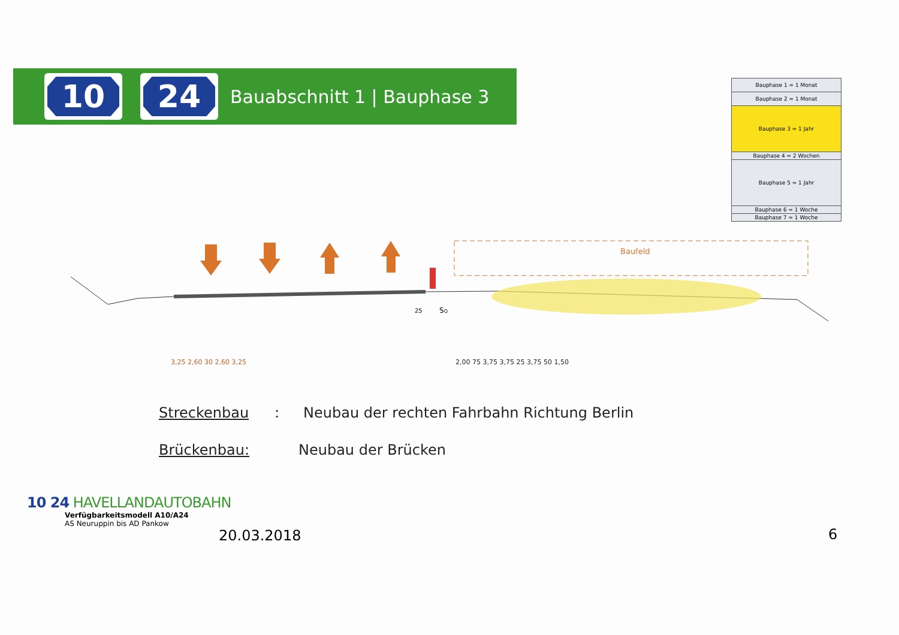10 24
Bauabschnitt 1 | Bauphase 3
| Bauphase 1 ≈ 1 Monat |
| Bauphase 2 ≈ 1 Monat |
| Bauphase 3 ≈ 1 Jahr |
| Bauphase 4 ≈ 2 Wochen |
| Bauphase 5 ≈ 1 Jahr |
| Bauphase 6 ≈ 1 Woche |
| Bauphase 7 ≈ 1 Woche |
Baufeld
3,25 2,60 30 2,60 3,25
2,00 75 3,75 3,75 25 3,75 50 1,50
25
SQ
Streckenbau: Neubau der rechten Fahrbahn Richtung Berlin
Brückenbau: Neubau der Brücken
10 24 HAVELLANDAUTOBAHN
Verfügbarkeitsmodell A10/A24
AS Neuruppin bis AD Pankow
20.03.2018 6